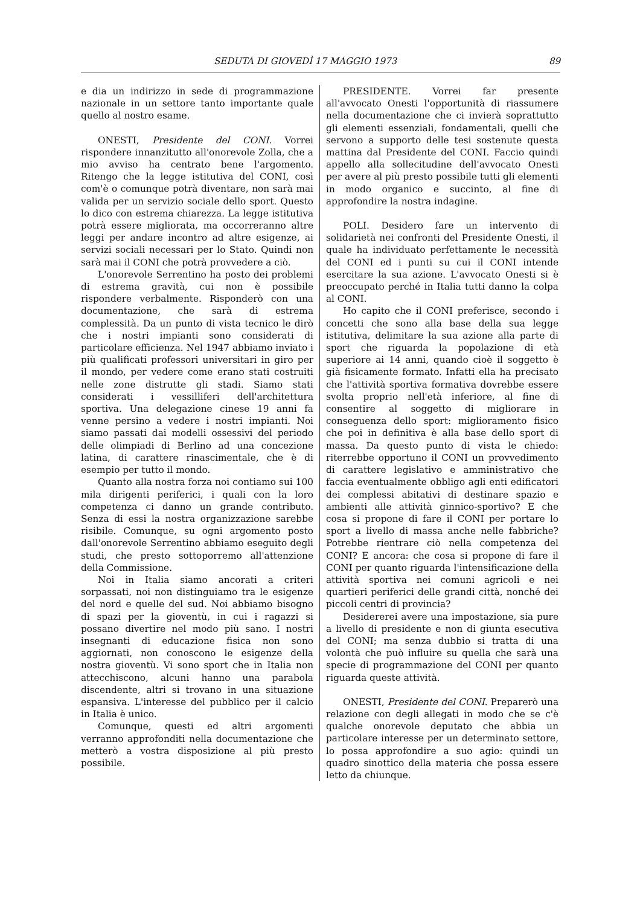SEDUTA DI GIOVEDÌ 17 MAGGIO 1973 89
e dia un indirizzo in sede di programmazione nazionale in un settore tanto importante quale quello al nostro esame.
ONESTI, Presidente del CONI. Vorrei rispondere innanzitutto all'onorevole Zolla, che a mio avviso ha centrato bene l'argomento. Ritengo che la legge istitutiva del CONI, così com'è o comunque potrà diventare, non sarà mai valida per un servizio sociale dello sport. Questo lo dico con estrema chiarezza. La legge istitutiva potrà essere migliorata, ma occorreranno altre leggi per andare incontro ad altre esigenze, ai servizi sociali necessari per lo Stato. Quindi non sarà mai il CONI che potrà provvedere a ciò.
L'onorevole Serrentino ha posto dei problemi di estrema gravità, cui non è possibile rispondere verbalmente. Risponderò con una documentazione, che sarà di estrema complessità. Da un punto di vista tecnico le dirò che i nostri impianti sono considerati di particolare efficienza. Nel 1947 abbiamo inviato i più qualificati professori universitari in giro per il mondo, per vedere come erano stati costruiti nelle zone distrutte gli stadi. Siamo stati considerati i vessilliferi dell'architettura sportiva. Una delegazione cinese 19 anni fa venne persino a vedere i nostri impianti. Noi siamo passati dai modelli ossessivi del periodo delle olimpiadi di Berlino ad una concezione latina, di carattere rinascimentale, che è di esempio per tutto il mondo.
Quanto alla nostra forza noi contiamo sui 100 mila dirigenti periferici, i quali con la loro competenza ci danno un grande contributo. Senza di essi la nostra organizzazione sarebbe risibile. Comunque, su ogni argomento posto dall'onorevole Serrentino abbiamo eseguito degli studi, che presto sottoporremo all'attenzione della Commissione.
Noi in Italia siamo ancorati a criteri sorpassati, noi non distinguiamo tra le esigenze del nord e quelle del sud. Noi abbiamo bisogno di spazi per la gioventù, in cui i ragazzi si possano divertire nel modo più sano. I nostri insegnanti di educazione fisica non sono aggiornati, non conoscono le esigenze della nostra gioventù. Vi sono sport che in Italia non attecchiscono, alcuni hanno una parabola discendente, altri si trovano in una situazione espansiva. L'interesse del pubblico per il calcio in Italia è unico.
Comunque, questi ed altri argomenti verranno approfonditi nella documentazione che metterò a vostra disposizione al più presto possibile.
PRESIDENTE. Vorrei far presente all'avvocato Onesti l'opportunità di riassumere nella documentazione che ci invierà soprattutto gli elementi essenziali, fondamentali, quelli che servono a supporto delle tesi sostenute questa mattina dal Presidente del CONI. Faccio quindi appello alla sollecitudine dell'avvocato Onesti per avere al più presto possibile tutti gli elementi in modo organico e succinto, al fine di approfondire la nostra indagine.
POLI. Desidero fare un intervento di solidarietà nei confronti del Presidente Onesti, il quale ha individuato perfettamente le necessità del CONI ed i punti su cui il CONI intende esercitare la sua azione. L'avvocato Onesti si è preoccupato perché in Italia tutti danno la colpa al CONI.
Ho capito che il CONI preferisce, secondo i concetti che sono alla base della sua legge istitutiva, delimitare la sua azione alla parte di sport che riguarda la popolazione di età superiore ai 14 anni, quando cioè il soggetto è già fisicamente formato. Infatti ella ha precisato che l'attività sportiva formativa dovrebbe essere svolta proprio nell'età inferiore, al fine di consentire al soggetto di migliorare in conseguenza dello sport: miglioramento fisico che poi in definitiva è alla base dello sport di massa. Da questo punto di vista le chiedo: riterrebbe opportuno il CONI un provvedimento di carattere legislativo e amministrativo che faccia eventualmente obbligo agli enti edificatori dei complessi abitativi di destinare spazio e ambienti alle attività ginnico-sportivo? E che cosa si propone di fare il CONI per portare lo sport a livello di massa anche nelle fabbriche? Potrebbe rientrare ciò nella competenza del CONI? E ancora: che cosa si propone di fare il CONI per quanto riguarda l'intensificazione della attività sportiva nei comuni agricoli e nei quartieri periferici delle grandi città, nonché dei piccoli centri di provincia?
Desidererei avere una impostazione, sia pure a livello di presidente e non di giunta esecutiva del CONI; ma senza dubbio si tratta di una volontà che può influire su quella che sarà una specie di programmazione del CONI per quanto riguarda queste attività.
ONESTI, Presidente del CONI. Preparerò una relazione con degli allegati in modo che se c'è qualche onorevole deputato che abbia un particolare interesse per un determinato settore, lo possa approfondire a suo agio: quindi un quadro sinottico della materia che possa essere letto da chiunque.